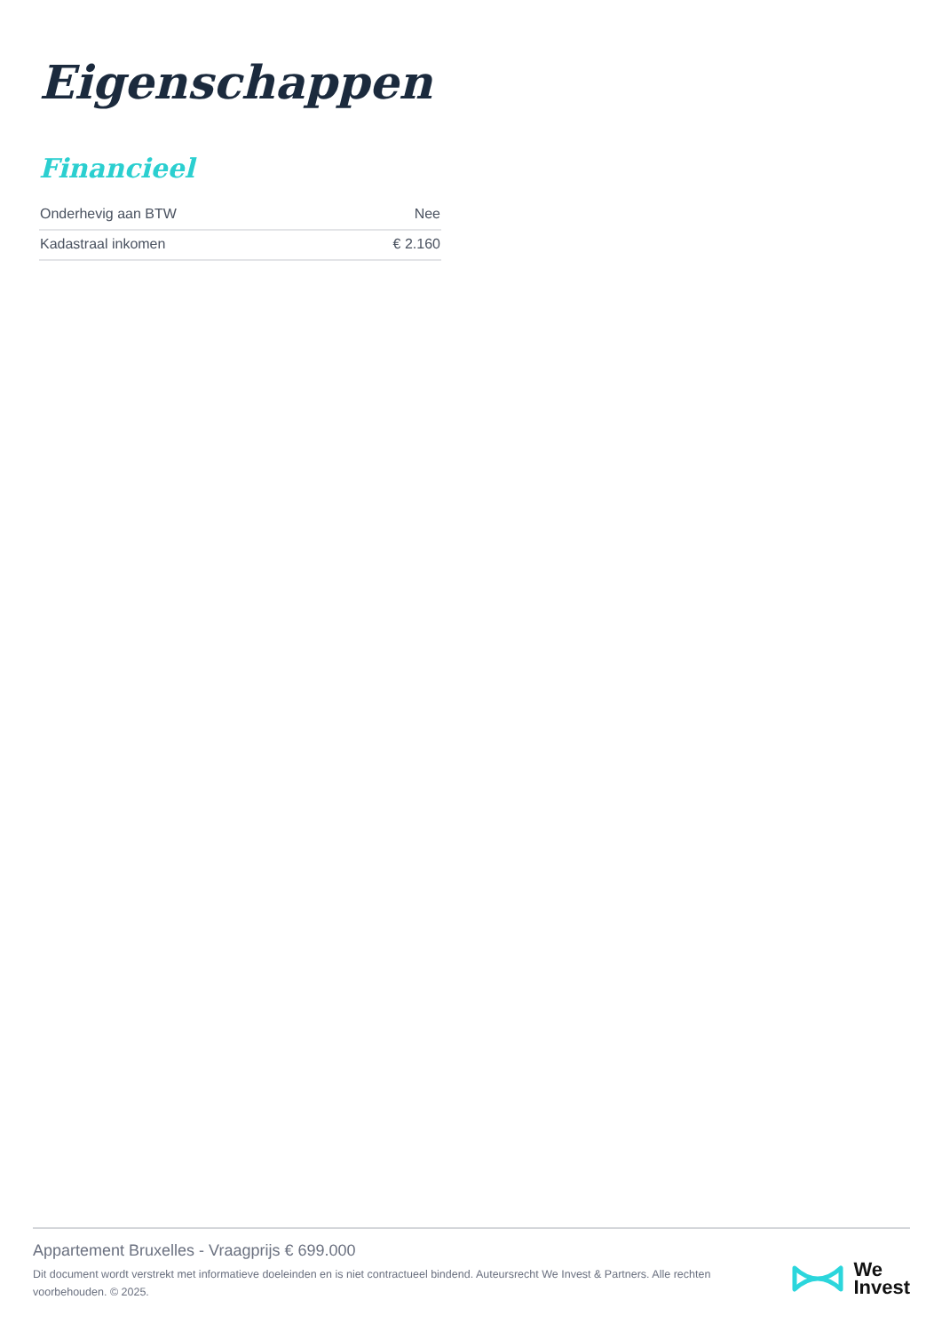Eigenschappen
Financieel
| Onderhevig aan BTW | Nee |
| Kadastraal inkomen | € 2.160 |
Appartement Bruxelles - Vraagprijs € 699.000
Dit document wordt verstrekt met informatieve doeleinden en is niet contractueel bindend. Auteursrecht We Invest & Partners. Alle rechten voorbehouden. © 2025.
We
Invest